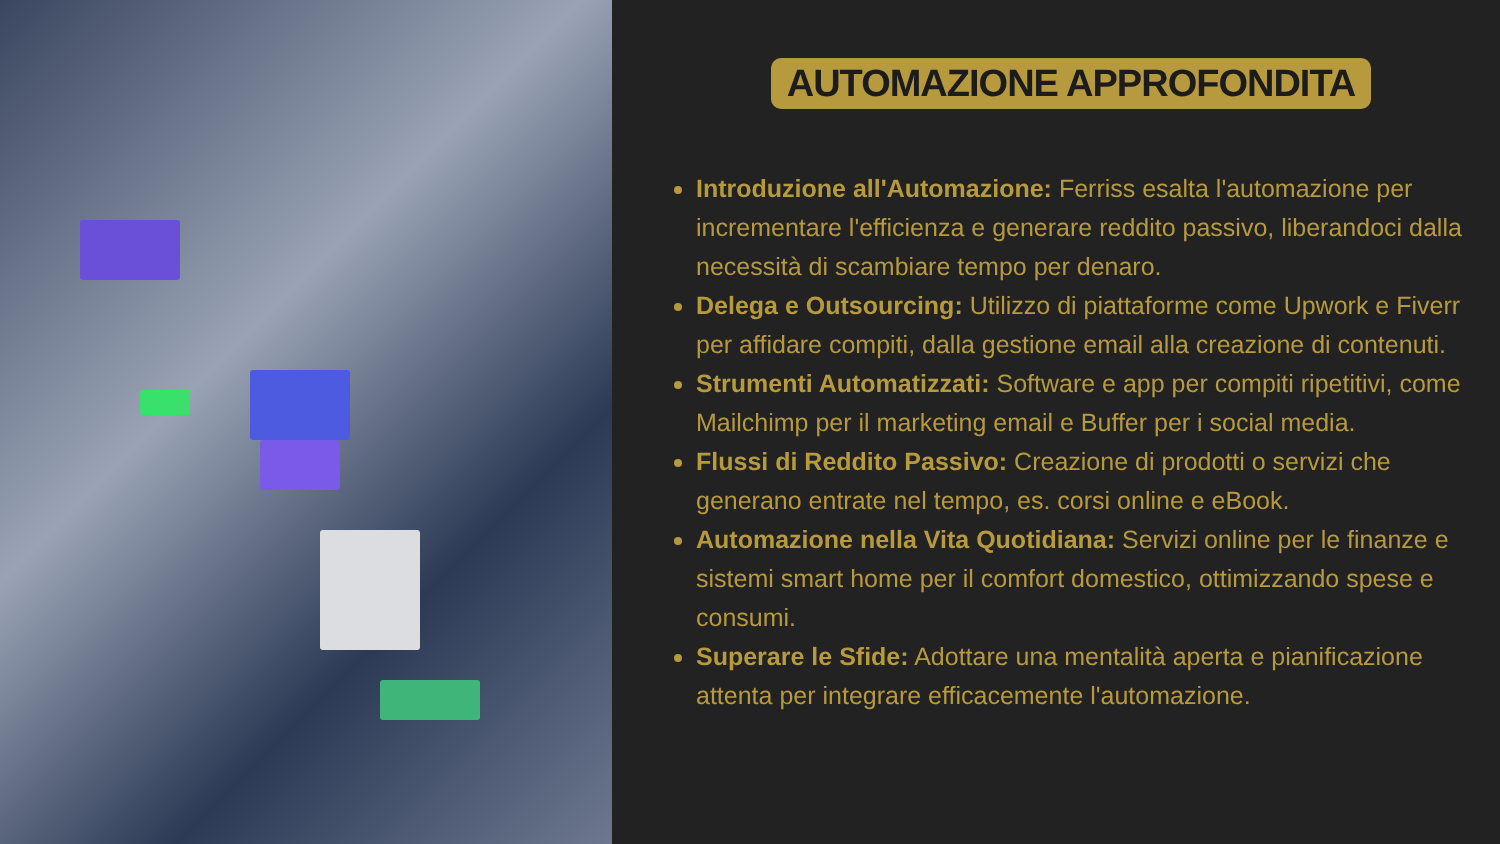AUTOMAZIONE APPROFONDITA
Introduzione all'Automazione: Ferriss esalta l'automazione per incrementare l'efficienza e generare reddito passivo, liberandoci dalla necessità di scambiare tempo per denaro.
Delega e Outsourcing: Utilizzo di piattaforme come Upwork e Fiverr per affidare compiti, dalla gestione email alla creazione di contenuti.
Strumenti Automatizzati: Software e app per compiti ripetitivi, come Mailchimp per il marketing email e Buffer per i social media.
Flussi di Reddito Passivo: Creazione di prodotti o servizi che generano entrate nel tempo, es. corsi online e eBook.
Automazione nella Vita Quotidiana: Servizi online per le finanze e sistemi smart home per il comfort domestico, ottimizzando spese e consumi.
Superare le Sfide: Adottare una mentalità aperta e pianificazione attenta per integrare efficacemente l'automazione.